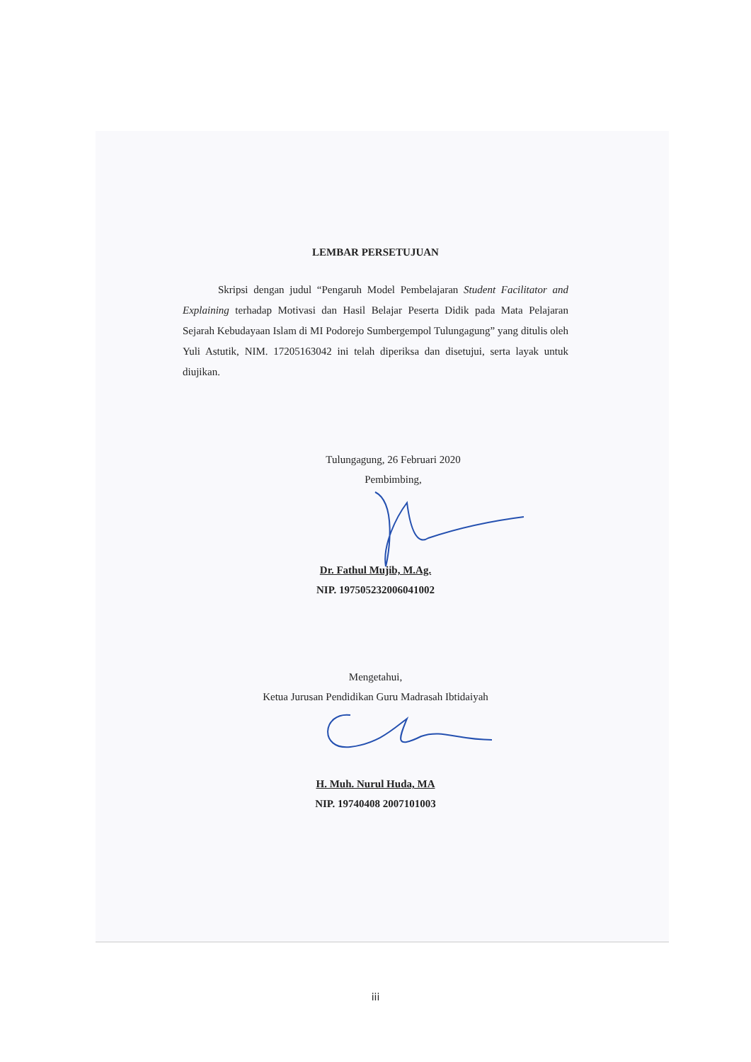LEMBAR PERSETUJUAN
Skripsi dengan judul “Pengaruh Model Pembelajaran Student Facilitator and Explaining terhadap Motivasi dan Hasil Belajar Peserta Didik pada Mata Pelajaran Sejarah Kebudayaan Islam di MI Podorejo Sumbergempol Tulungagung” yang ditulis oleh Yuli Astutik, NIM. 17205163042 ini telah diperiksa dan disetujui, serta layak untuk diujikan.
Tulungagung, 26 Februari 2020
Pembimbing,
Dr. Fathul Mujib, M.Ag.
NIP. 197505232006041002
Mengetahui,
Ketua Jurusan Pendidikan Guru Madrasah Ibtidaiyah
H. Muh. Nurul Huda, MA
NIP. 19740408 2007101003
iii